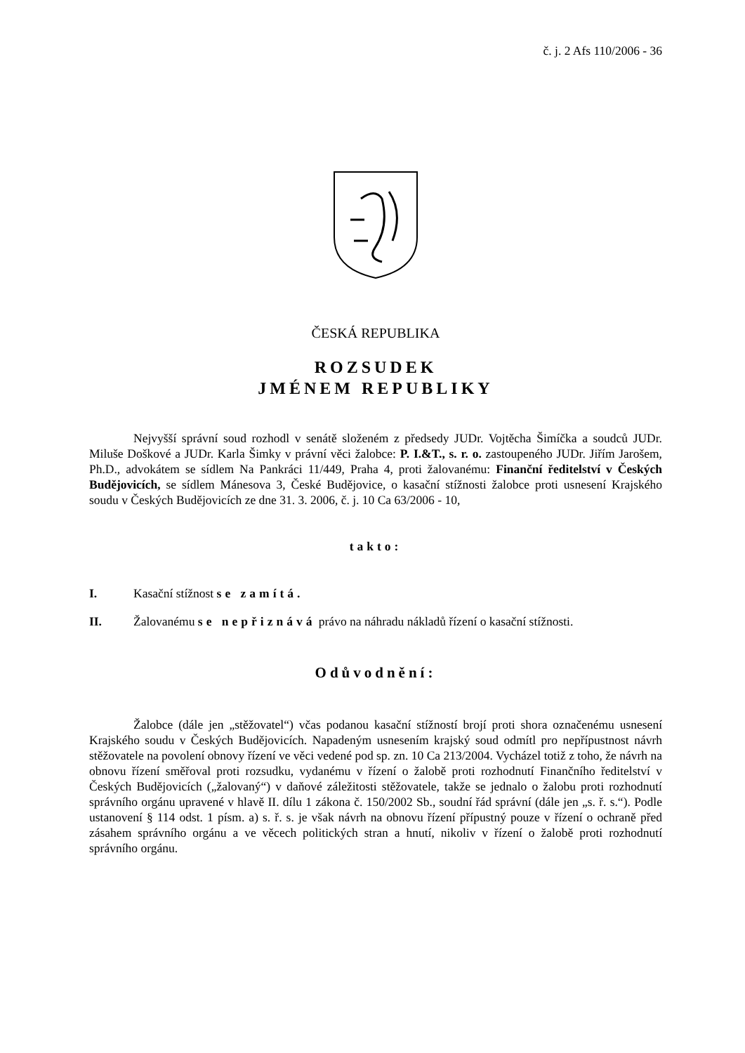č. j. 2 Afs 110/2006 - 36
ČESKÁ REPUBLIKA
ROZSUDEK
JMÉNEM REPUBLIKY
Nejvyšší správní soud rozhodl v senátě složeném z předsedy JUDr. Vojtěcha Šimíčka a soudců JUDr. Miluše Doškové a JUDr. Karla Šimky v právní věci žalobce: P. I.&T., s. r. o. zastoupeného JUDr. Jiřím Jarošem, Ph.D., advokátem se sídlem Na Pankráci 11/449, Praha 4, proti žalovanému: Finanční ředitelství v Českých Budějovicích, se sídlem Mánesova 3, České Budějovice, o kasační stížnosti žalobce proti usnesení Krajského soudu v Českých Budějovicích ze dne 31. 3. 2006, č. j. 10 Ca 63/2006 - 10,
takto:
I. Kasační stížnost se zamítá.
II. Žalovanému se nepřiznává právo na náhradu nákladů řízení o kasační stížnosti.
Odůvodnění:
Žalobce (dále jen „stěžovatel“) včas podanou kasační stížností brojí proti shora označenému usnesení Krajského soudu v Českých Budějovicích. Napadeným usnesením krajský soud odmítl pro nepřípustnost návrh stěžovatele na povolení obnovy řízení ve věci vedené pod sp. zn. 10 Ca 213/2004. Vycházel totiž z toho, že návrh na obnovu řízení směřoval proti rozsudku, vydanému v řízení o žalobě proti rozhodnutí Finančního ředitelství v Českých Budějovicích („žalovaný“) v daňové záležitosti stěžovatele, takže se jednalo o žalobu proti rozhodnutí správního orgánu upravené v hlavě II. dílu 1 zákona č. 150/2002 Sb., soudní řád správní (dále jen „s. ř. s.“). Podle ustanovení § 114 odst. 1 písm. a) s. ř. s. je však návrh na obnovu řízení přípustný pouze v řízení o ochraně před zásahem správního orgánu a ve věcech politických stran a hnutí, nikoliv v řízení o žalobě proti rozhodnutí správního orgánu.